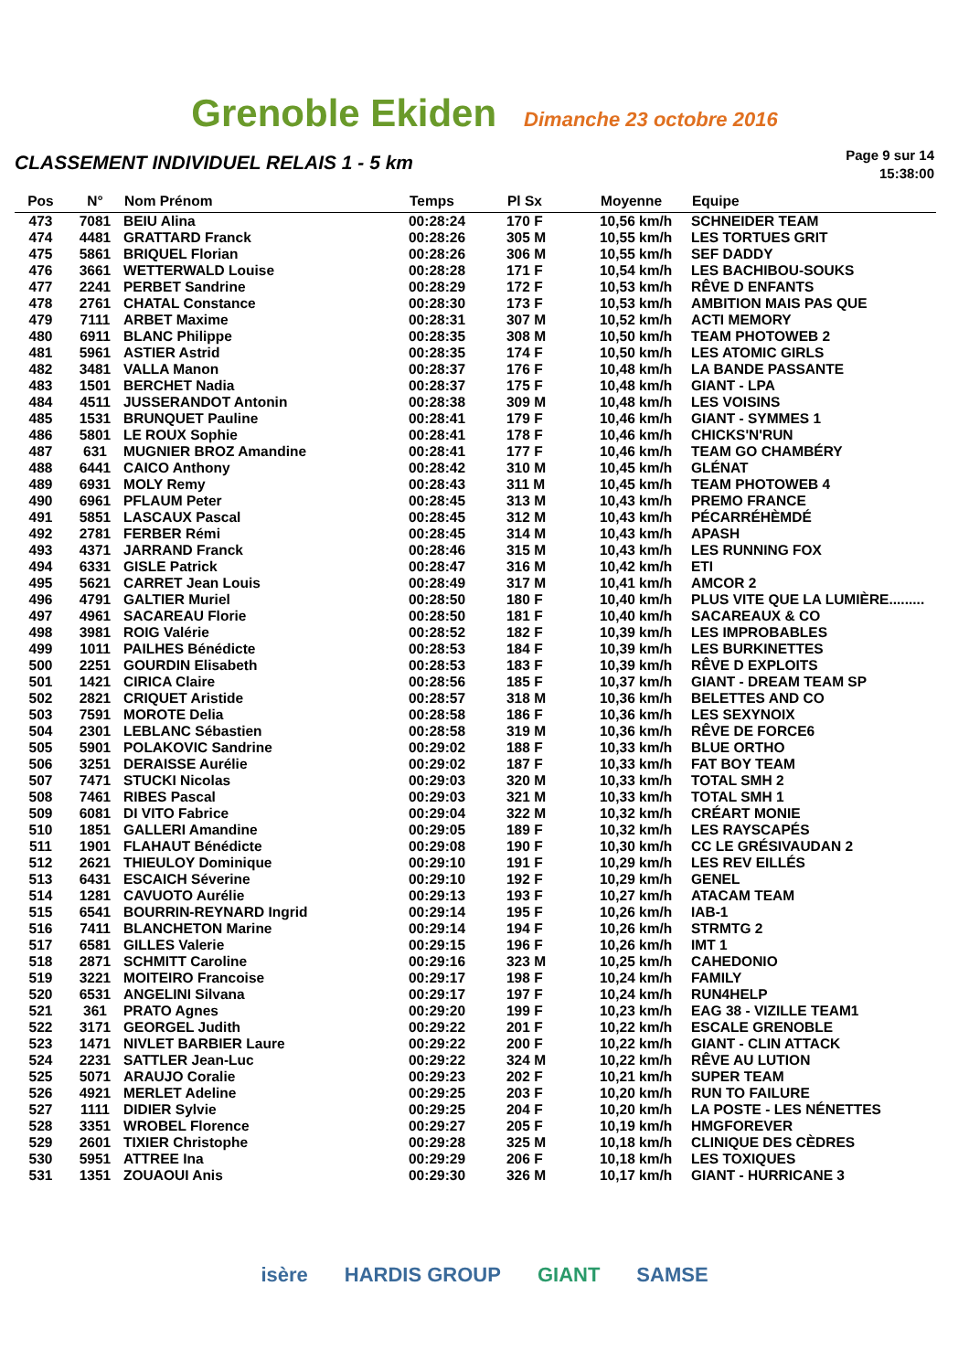Grenoble Ekiden Dimanche 23 octobre 2016
CLASSEMENT INDIVIDUEL RELAIS 1 - 5 km
Page 9 sur 14
15:38:00
| Pos | N° | Nom Prénom | Temps | Pl Sx | Moyenne | Equipe |
| --- | --- | --- | --- | --- | --- | --- |
| 473 | 7081 | BEIU Alina | 00:28:24 | 170 F | 10,56 km/h | SCHNEIDER TEAM |
| 474 | 4481 | GRATTARD Franck | 00:28:26 | 305 M | 10,55 km/h | LES TORTUES GRIT |
| 475 | 5861 | BRIQUEL Florian | 00:28:26 | 306 M | 10,55 km/h | SEF DADDY |
| 476 | 3661 | WETTERWALD Louise | 00:28:28 | 171 F | 10,54 km/h | LES BACHIBOU-SOUKS |
| 477 | 2241 | PERBET Sandrine | 00:28:29 | 172 F | 10,53 km/h | RÊVE D ENFANTS |
| 478 | 2761 | CHATAL Constance | 00:28:30 | 173 F | 10,53 km/h | AMBITION MAIS PAS QUE |
| 479 | 7111 | ARBET Maxime | 00:28:31 | 307 M | 10,52 km/h | ACTI MEMORY |
| 480 | 6911 | BLANC Philippe | 00:28:35 | 308 M | 10,50 km/h | TEAM PHOTOWEB 2 |
| 481 | 5961 | ASTIER Astrid | 00:28:35 | 174 F | 10,50 km/h | LES ATOMIC GIRLS |
| 482 | 3481 | VALLA Manon | 00:28:37 | 176 F | 10,48 km/h | LA BANDE PASSANTE |
| 483 | 1501 | BERCHET Nadia | 00:28:37 | 175 F | 10,48 km/h | GIANT - LPA |
| 484 | 4511 | JUSSERANDOT Antonin | 00:28:38 | 309 M | 10,48 km/h | LES VOISINS |
| 485 | 1531 | BRUNQUET Pauline | 00:28:41 | 179 F | 10,46 km/h | GIANT - SYMMES 1 |
| 486 | 5801 | LE ROUX Sophie | 00:28:41 | 178 F | 10,46 km/h | CHICKS'N'RUN |
| 487 | 631 | MUGNIER BROZ Amandine | 00:28:41 | 177 F | 10,46 km/h | TEAM GO CHAMBÉRY |
| 488 | 6441 | CAICO Anthony | 00:28:42 | 310 M | 10,45 km/h | GLÉNAT |
| 489 | 6931 | MOLY Remy | 00:28:43 | 311 M | 10,45 km/h | TEAM PHOTOWEB 4 |
| 490 | 6961 | PFLAUM Peter | 00:28:45 | 313 M | 10,43 km/h | PREMO FRANCE |
| 491 | 5851 | LASCAUX Pascal | 00:28:45 | 312 M | 10,43 km/h | PÉCARRÉHÈMDÉ |
| 492 | 2781 | FERBER Rémi | 00:28:45 | 314 M | 10,43 km/h | APASH |
| 493 | 4371 | JARRAND Franck | 00:28:46 | 315 M | 10,43 km/h | LES RUNNING FOX |
| 494 | 6331 | GISLE Patrick | 00:28:47 | 316 M | 10,42 km/h | ETI |
| 495 | 5621 | CARRET Jean Louis | 00:28:49 | 317 M | 10,41 km/h | AMCOR 2 |
| 496 | 4791 | GALTIER Muriel | 00:28:50 | 180 F | 10,40 km/h | PLUS VITE QUE LA LUMIÈRE......... |
| 497 | 4961 | SACAREAU Florie | 00:28:50 | 181 F | 10,40 km/h | SACAREAUX & CO |
| 498 | 3981 | ROIG Valérie | 00:28:52 | 182 F | 10,39 km/h | LES IMPROBABLES |
| 499 | 1011 | PAILHES Bénédicte | 00:28:53 | 184 F | 10,39 km/h | LES BURKINETTES |
| 500 | 2251 | GOURDIN Elisabeth | 00:28:53 | 183 F | 10,39 km/h | RÊVE D EXPLOITS |
| 501 | 1421 | CIRICA Claire | 00:28:56 | 185 F | 10,37 km/h | GIANT - DREAM TEAM SP |
| 502 | 2821 | CRIQUET Aristide | 00:28:57 | 318 M | 10,36 km/h | BELETTES AND CO |
| 503 | 7591 | MOROTE Delia | 00:28:58 | 186 F | 10,36 km/h | LES SEXYNOIX |
| 504 | 2301 | LEBLANC Sébastien | 00:28:58 | 319 M | 10,36 km/h | RÊVE DE FORCE6 |
| 505 | 5901 | POLAKOVIC Sandrine | 00:29:02 | 188 F | 10,33 km/h | BLUE ORTHO |
| 506 | 3251 | DERAISSE Aurélie | 00:29:02 | 187 F | 10,33 km/h | FAT BOY TEAM |
| 507 | 7471 | STUCKI Nicolas | 00:29:03 | 320 M | 10,33 km/h | TOTAL SMH 2 |
| 508 | 7461 | RIBES Pascal | 00:29:03 | 321 M | 10,33 km/h | TOTAL SMH 1 |
| 509 | 6081 | DI VITO Fabrice | 00:29:04 | 322 M | 10,32 km/h | CRÉART MONIE |
| 510 | 1851 | GALLERI Amandine | 00:29:05 | 189 F | 10,32 km/h | LES RAYSCAPÉS |
| 511 | 1901 | FLAHAUT Bénédicte | 00:29:08 | 190 F | 10,30 km/h | CC LE GRÉSIVAUDAN 2 |
| 512 | 2621 | THIEULOY Dominique | 00:29:10 | 191 F | 10,29 km/h | LES REV EILLÉS |
| 513 | 6431 | ESCAICH Séverine | 00:29:10 | 192 F | 10,29 km/h | GENEL |
| 514 | 1281 | CAVUOTO Aurélie | 00:29:13 | 193 F | 10,27 km/h | ATACAM TEAM |
| 515 | 6541 | BOURRIN-REYNARD Ingrid | 00:29:14 | 195 F | 10,26 km/h | IAB-1 |
| 516 | 7411 | BLANCHETON Marine | 00:29:14 | 194 F | 10,26 km/h | STRMTG 2 |
| 517 | 6581 | GILLES Valerie | 00:29:15 | 196 F | 10,26 km/h | IMT 1 |
| 518 | 2871 | SCHMITT Caroline | 00:29:16 | 323 M | 10,25 km/h | CAHEDONIO |
| 519 | 3221 | MOITEIRO Francoise | 00:29:17 | 198 F | 10,24 km/h | FAMILY |
| 520 | 6531 | ANGELINI Silvana | 00:29:17 | 197 F | 10,24 km/h | RUN4HELP |
| 521 | 361 | PRATO Agnes | 00:29:20 | 199 F | 10,23 km/h | EAG 38 - VIZILLE TEAM1 |
| 522 | 3171 | GEORGEL Judith | 00:29:22 | 201 F | 10,22 km/h | ESCALE GRENOBLE |
| 523 | 1471 | NIVLET BARBIER Laure | 00:29:22 | 200 F | 10,22 km/h | GIANT - CLIN ATTACK |
| 524 | 2231 | SATTLER Jean-Luc | 00:29:22 | 324 M | 10,22 km/h | RÊVE AU LUTION |
| 525 | 5071 | ARAUJO Coralie | 00:29:23 | 202 F | 10,21 km/h | SUPER TEAM |
| 526 | 4921 | MERLET Adeline | 00:29:25 | 203 F | 10,20 km/h | RUN TO FAILURE |
| 527 | 1111 | DIDIER Sylvie | 00:29:25 | 204 F | 10,20 km/h | LA POSTE - LES NÉNETTES |
| 528 | 3351 | WROBEL Florence | 00:29:27 | 205 F | 10,19 km/h | HMGFOREVER |
| 529 | 2601 | TIXIER Christophe | 00:29:28 | 325 M | 10,18 km/h | CLINIQUE DES CÈDRES |
| 530 | 5951 | ATTREE Ina | 00:29:29 | 206 F | 10,18 km/h | LES TOXIQUES |
| 531 | 1351 | ZOUAOUI Anis | 00:29:30 | 326 M | 10,17 km/h | GIANT - HURRICANE 3 |
isère HARDIS GROUP GIANT SAMSE